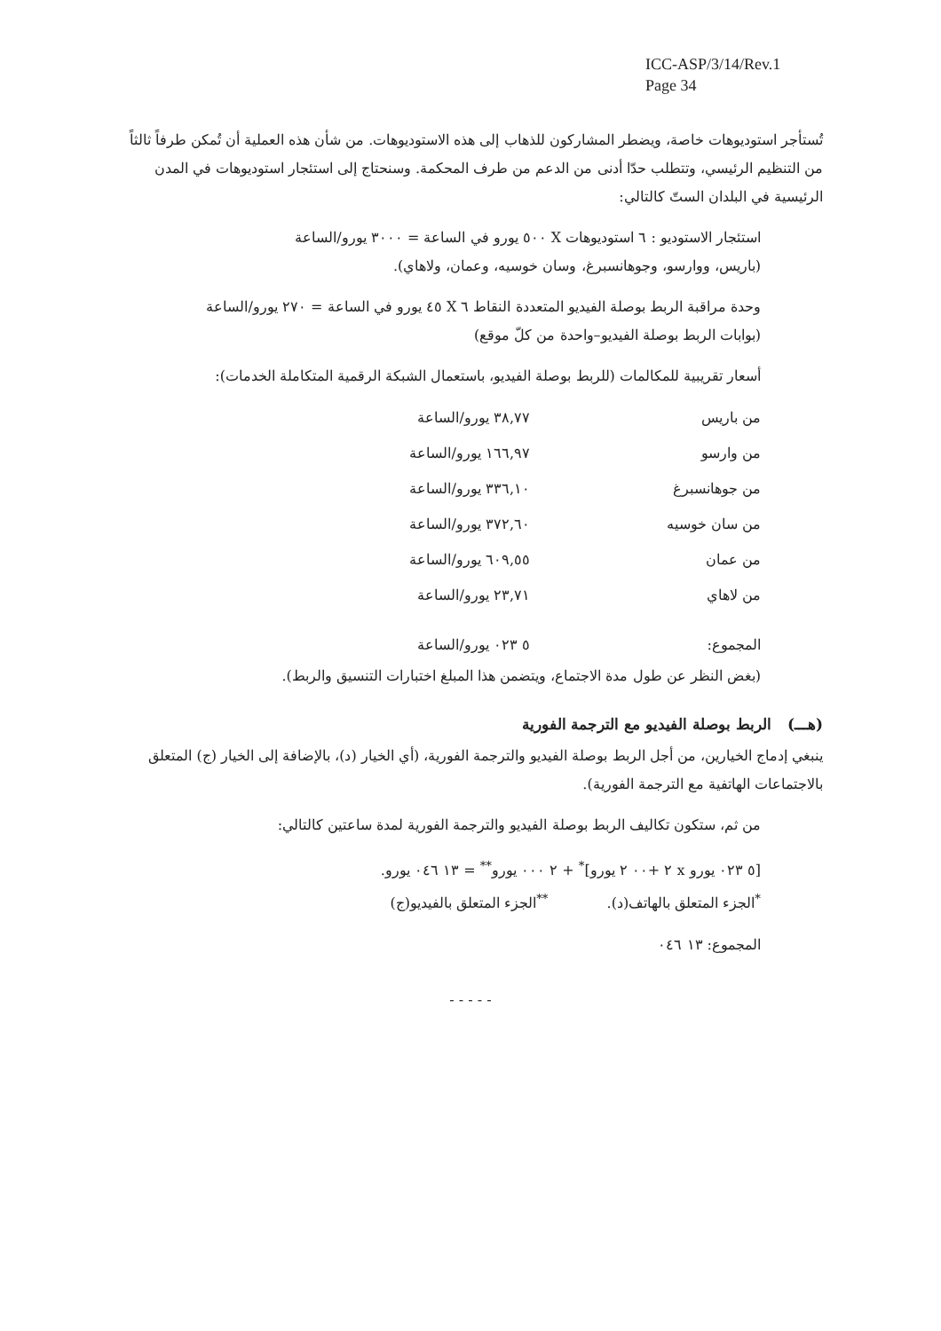ICC-ASP/3/14/Rev.1
Page 34
تُستأجر استوديوهات خاصة، ويضطر المشاركون للذهاب إلى هذه الاستوديوهات. من شأن هذه العملية أن تُمكن طرفاً ثالثاً من التنظيم الرئيسي، وتتطلب حدّا أدنى من الدعم من طرف المحكمة. وسنحتاج إلى استئجار استوديوهات في المدن الرئيسية في البلدان الستّ كالتالي:
استئجار الاستوديو : ٦ استوديوهات X ٥٠٠ يورو في الساعة = ٣٠٠٠ يورو/الساعة
(باريس، ووارسو، وجوهانسبرغ، وسان خوسيه، وعمان، ولاهاي).
وحدة مراقبة الربط بوصلة الفيديو المتعددة النقاط ٦ X ٤٥ يورو في الساعة = ٢٧٠ يورو/الساعة
(بوابات الربط بوصلة الفيديو–واحدة من كلّ موقع)
أسعار تقريبية للمكالمات (للربط بوصلة الفيديو، باستعمال الشبكة الرقمية المتكاملة الخدمات):
| من باريس | ٣٨,٧٧ يورو/الساعة |
| من وارسو | ١٦٦,٩٧ يورو/الساعة |
| من جوهانسبرغ | ٣٣٦,١٠ يورو/الساعة |
| من سان خوسيه | ٣٧٢,٦٠ يورو/الساعة |
| من عمان | ٦٠٩,٥٥ يورو/الساعة |
| من لاهاي | ٢٣,٧١ يورو/الساعة |
| المجموع: | ٥ ٠٢٣ يورو/الساعة |
(بغض النظر عن طول مدة الاجتماع، ويتضمن هذا المبلغ اختبارات التنسيق والربط).
(هـــ) الربط بوصلة الفيديو مع الترجمة الفورية
ينبغي إدماج الخيارين، من أجل الربط بوصلة الفيديو والترجمة الفورية، (أي الخيار (د)، بالإضافة إلى الخيار (ج) المتعلق بالاجتماعات الهاتفية مع الترجمة الفورية).
من ثم، ستكون تكاليف الربط بوصلة الفيديو والترجمة الفورية لمدة ساعتين كالتالي:
[٥ ٠٢٣ يورو x ٢ +٠٠ ٢ يورو]<sup>*</sup> + ٢ ٠٠٠ يورو<sup>**</sup> = ١٣ ٠٤٦ يورو.
<sup>*</sup> الجزء المتعلق بالهاتف(د). <sup>**</sup>الجزء المتعلق بالفيديو(ج)
المجموع: ١٣ ٠٤٦
- - - - -